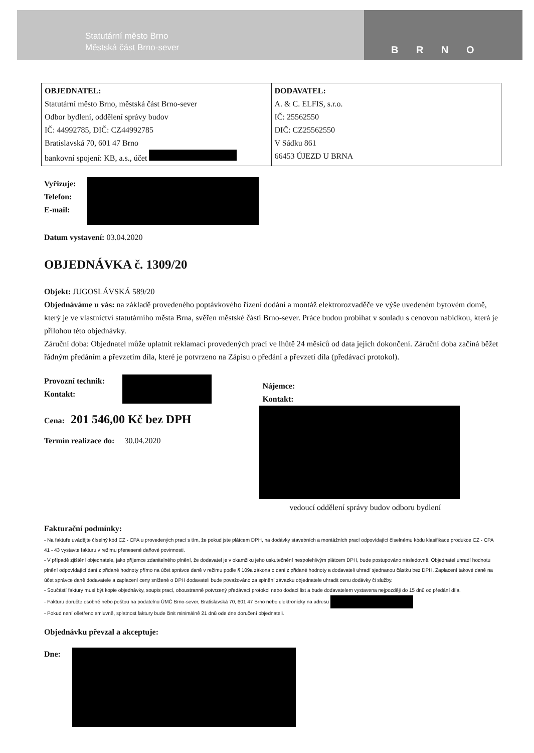Statutární město Brno
Městská část Brno-sever
B R N O
| OBJEDNATEL: Statutární město Brno, městská část Brno-sever Odbor bydlení, oddělení správy budov IČ: 44992785, DIČ: CZ44992785 Bratislavská 70, 601 47 Brno bankovní spojení: KB, a.s., účet | DODAVATEL: A. & C. ELFIS, s.r.o. IČ: 25562550 DIČ: CZ25562550 V Sádku 861 66453 ÚJEZD U BRNA |
Vyřizuje:
Telefon:
E-mail:
Datum vystavení: 03.04.2020
OBJEDNÁVKA č. 1309/20
Objekt: JUGOSLÁVSKÁ 589/20
Objednáváme u vás: na základě provedeného poptávkového řízení dodání a montáž elektrorozvaděče ve výše uvedeném bytovém domě, který je ve vlastnictví statutárního města Brna, svěřen městské části Brno-sever. Práce budou probíhat v souladu s cenovou nabídkou, která je přílohou této objednávky.
Záruční doba: Objednatel může uplatnit reklamaci provedených prací ve lhůtě 24 měsíců od data jejich dokončení. Záruční doba začíná běžet řádným předáním a převzetím díla, které je potvrzeno na Zápisu o předání a převzetí díla (předávací protokol).
Provozní technik:
Kontakt:
Cena: 201 546,00 Kč bez DPH
Termín realizace do: 30.04.2020
Nájemce:
Kontakt:
vedoucí oddělení správy budov odboru bydlení
Fakturační podmínky:
- Na faktuře uvádějte číselný kód CZ - CPA u provedených prací s tím, že pokud jste plátcem DPH, na dodávky stavebních a montážních prací odpovídající číselnému kódu klasifikace produkce CZ - CPA 41 - 43 vystavte fakturu v režimu přenesené daňové povinnosti.
- V případě zjištění objednatele, jako příjemce zdanitelného plnění, že dodavatel je v okamžiku jeho uskutečnění nespolehlivým plátcem DPH, bude postupováno následovně. Objednatel uhradí hodnotu plnění odpovídající dani z přidané hodnoty přímo na účet správce daně v režimu podle § 109a zákona o dani z přidané hodnoty a dodavateli uhradí sjednanou částku bez DPH. Zaplacení takové daně na účet správce daně dodavatele a zaplacení ceny snížené o DPH dodavateli bude považováno za splnění závazku objednatele uhradit cenu dodávky či služby.
- Součástí faktury musí být kopie objednávky, soupis prací, oboustranně potvrzený předávací protokol nebo dodací list a bude dodavatelem vystavena nejpozději do 15 dnů od předání díla.
- Fakturu doručte osobně nebo poštou na podatelnu ÚMČ Brno-sever, Bratislavská 70, 601 47 Brno nebo elektronicky na adresu
- Pokud není ošetřeno smluvně, splatnost faktury bude činit minimálně 21 dnů ode dne doručení objednateli.
Objednávku převzal a akceptuje:
Dne: